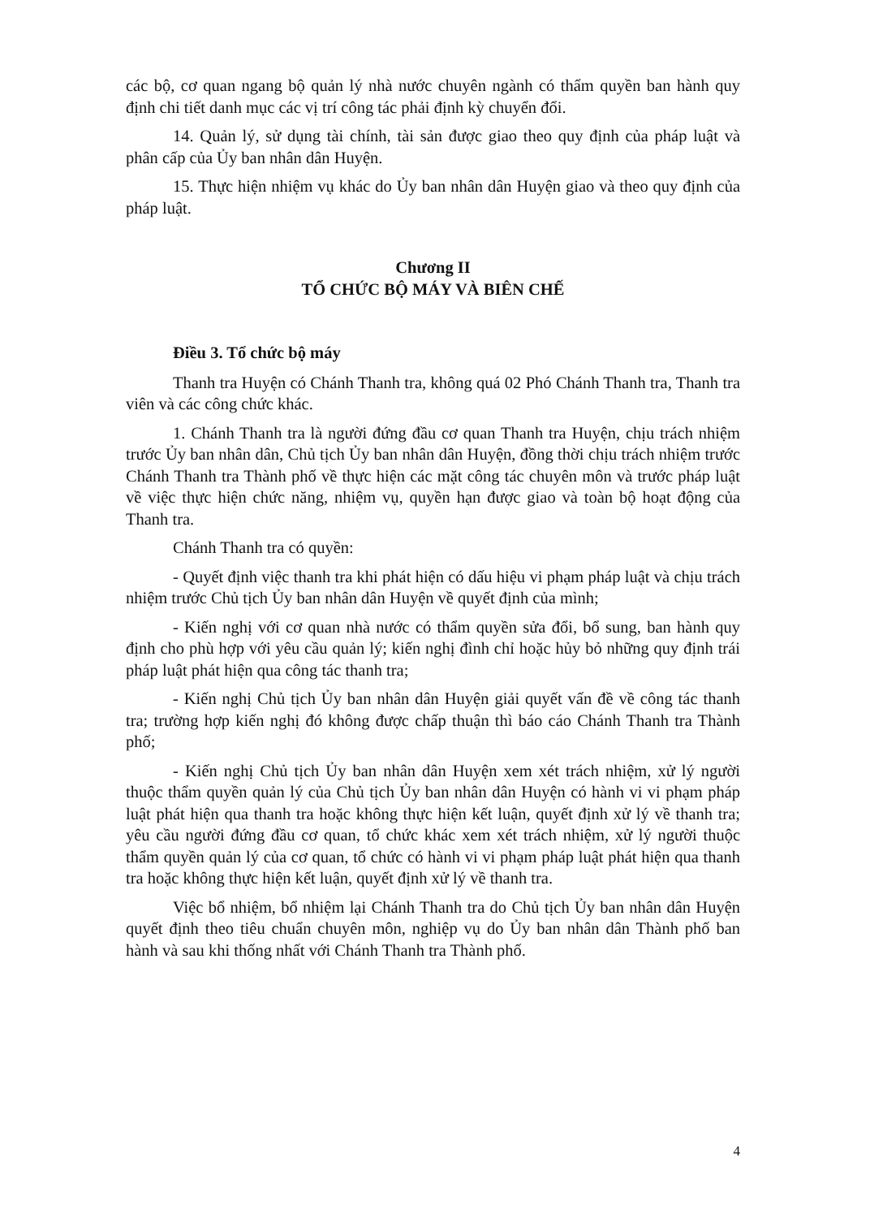các bộ, cơ quan ngang bộ quản lý nhà nước chuyên ngành có thẩm quyền ban hành quy định chi tiết danh mục các vị trí công tác phải định kỳ chuyển đổi.
14. Quản lý, sử dụng tài chính, tài sản được giao theo quy định của pháp luật và phân cấp của Ủy ban nhân dân Huyện.
15. Thực hiện nhiệm vụ khác do Ủy ban nhân dân Huyện giao và theo quy định của pháp luật.
Chương II
TỔ CHỨC BỘ MÁY VÀ BIÊN CHẾ
Điều 3. Tổ chức bộ máy
Thanh tra Huyện có Chánh Thanh tra, không quá 02 Phó Chánh Thanh tra, Thanh tra viên và các công chức khác.
1. Chánh Thanh tra là người đứng đầu cơ quan Thanh tra Huyện, chịu trách nhiệm trước Ủy ban nhân dân, Chủ tịch Ủy ban nhân dân Huyện, đồng thời chịu trách nhiệm trước Chánh Thanh tra Thành phố về thực hiện các mặt công tác chuyên môn và trước pháp luật về việc thực hiện chức năng, nhiệm vụ, quyền hạn được giao và toàn bộ hoạt động của Thanh tra.
Chánh Thanh tra có quyền:
- Quyết định việc thanh tra khi phát hiện có dấu hiệu vi phạm pháp luật và chịu trách nhiệm trước Chủ tịch Ủy ban nhân dân Huyện về quyết định của mình;
- Kiến nghị với cơ quan nhà nước có thẩm quyền sửa đổi, bổ sung, ban hành quy định cho phù hợp với yêu cầu quản lý; kiến nghị đình chỉ hoặc hủy bỏ những quy định trái pháp luật phát hiện qua công tác thanh tra;
- Kiến nghị Chủ tịch Ủy ban nhân dân Huyện giải quyết vấn đề về công tác thanh tra; trường hợp kiến nghị đó không được chấp thuận thì báo cáo Chánh Thanh tra Thành phố;
- Kiến nghị Chủ tịch Ủy ban nhân dân Huyện xem xét trách nhiệm, xử lý người thuộc thẩm quyền quản lý của Chủ tịch Ủy ban nhân dân Huyện có hành vi vi phạm pháp luật phát hiện qua thanh tra hoặc không thực hiện kết luận, quyết định xử lý về thanh tra; yêu cầu người đứng đầu cơ quan, tổ chức khác xem xét trách nhiệm, xử lý người thuộc thẩm quyền quản lý của cơ quan, tổ chức có hành vi vi phạm pháp luật phát hiện qua thanh tra hoặc không thực hiện kết luận, quyết định xử lý về thanh tra.
Việc bổ nhiệm, bổ nhiệm lại Chánh Thanh tra do Chủ tịch Ủy ban nhân dân Huyện quyết định theo tiêu chuẩn chuyên môn, nghiệp vụ do Ủy ban nhân dân Thành phố ban hành và sau khi thống nhất với Chánh Thanh tra Thành phố.
4